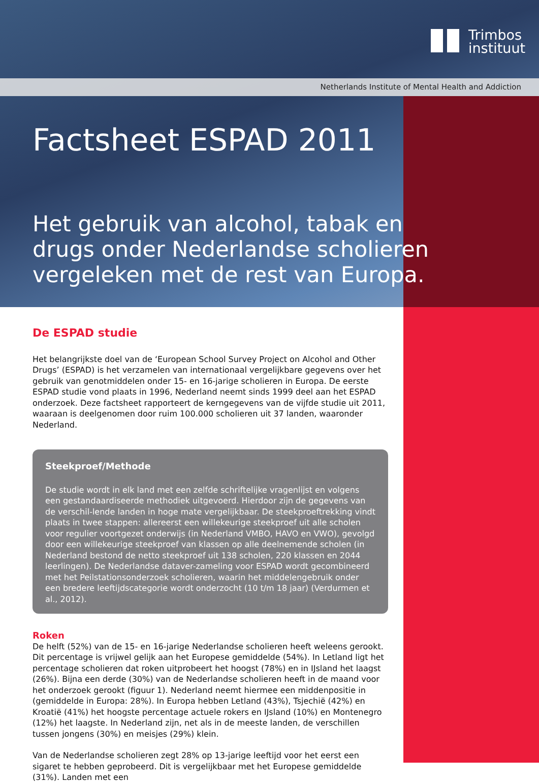Netherlands Institute of Mental Health and Addiction
Trimbos
instituut
Factsheet ESPAD 2011
Het gebruik van alcohol, tabak en drugs onder Nederlandse scholieren vergeleken met de rest van Europa.
De ESPAD studie
Het belangrijkste doel van de ‘European School Survey Project on Alcohol and Other Drugs’ (ESPAD) is het verzamelen van internationaal vergelijkbare gegevens over het gebruik van genotmiddelen onder 15- en 16-jarige scholieren in Europa. De eerste ESPAD studie vond plaats in 1996, Nederland neemt sinds 1999 deel aan het ESPAD onderzoek. Deze factsheet rapporteert de kerngegevens van de vijfde studie uit 2011, waaraan is deelgenomen door ruim 100.000 scholieren uit 37 landen, waaronder Nederland.
Steekproef/Methode
De studie wordt in elk land met een zelfde schriftelijke vragenlijst en volgens een gestandaardiseerde methodiek uitgevoerd. Hierdoor zijn de gegevens van de verschil-lende landen in hoge mate vergelijkbaar. De steekproeftrekking vindt plaats in twee stappen: allereerst een willekeurige steekproef uit alle scholen voor regulier voortgezet onderwijs (in Nederland VMBO, HAVO en VWO), gevolgd door een willekeurige steekproef van klassen op alle deelnemende scholen (in Nederland bestond de netto steekproef uit 138 scholen, 220 klassen en 2044 leerlingen). De Nederlandse dataver-zameling voor ESPAD wordt gecombineerd met het Peilstationsonderzoek scholieren, waarin het middelengebruik onder een bredere leeftijdscategorie wordt onderzocht (10 t/m 18 jaar) (Verdurmen et al., 2012).
Roken
De helft (52%) van de 15- en 16-jarige Nederlandse scholieren heeft weleens gerookt. Dit percentage is vrijwel gelijk aan het Europese gemiddelde (54%). In Letland ligt het percentage scholieren dat roken uitprobeert het hoogst (78%) en in IJsland het laagst (26%). Bijna een derde (30%) van de Nederlandse scholieren heeft in de maand voor het onderzoek gerookt (figuur 1). Nederland neemt hiermee een middenpositie in (gemiddelde in Europa: 28%). In Europa hebben Letland (43%), Tsjechië (42%) en Kroatië (41%) het hoogste percentage actuele rokers en IJsland (10%) en Montenegro (12%) het laagste. In Nederland zijn, net als in de meeste landen, de verschillen tussen jongens (30%) en meisjes (29%) klein.
Van de Nederlandse scholieren zegt 28% op 13-jarige leeftijd voor het eerst een sigaret te hebben geprobeerd. Dit is vergelijkbaar met het Europese gemiddelde (31%). Landen met een